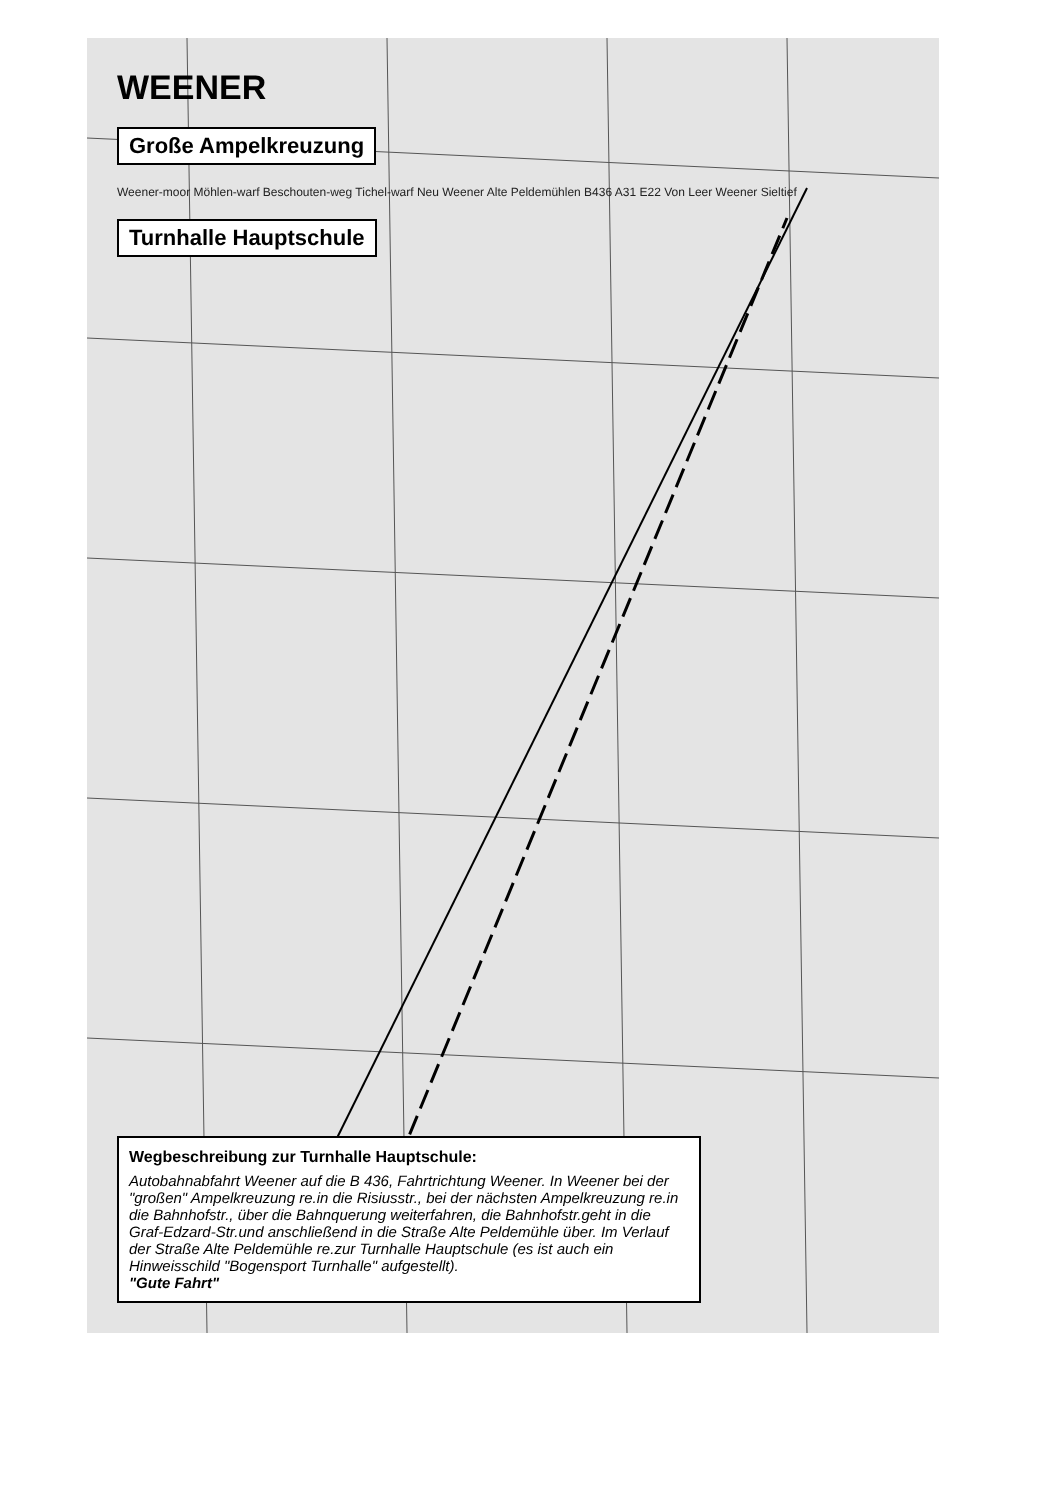WEENER
Große Ampelkreuzung
Weener-moor Möhlen-warf Beschouten-weg Tichel-warf Neu Weener Alte Peldemühlen B436 A31 E22 Von Leer Weener Sieltief
Turnhalle Hauptschule
Wegbeschreibung zur Turnhalle Hauptschule:
Autobahnabfahrt Weener auf die B 436, Fahrtrichtung Weener. In Weener bei der "großen" Ampelkreuzung re.in die Risiusstr., bei der nächsten Ampelkreuzung re.in die Bahnhofstr., über die Bahnquerung weiterfahren, die Bahnhofstr.geht in die Graf-Edzard-Str.und anschließend in die Straße Alte Peldemühle über. Im Verlauf der Straße Alte Peldemühle re.zur Turnhalle Hauptschule (es ist auch ein Hinweisschild "Bogensport Turnhalle" aufgestellt).
"Gute Fahrt"